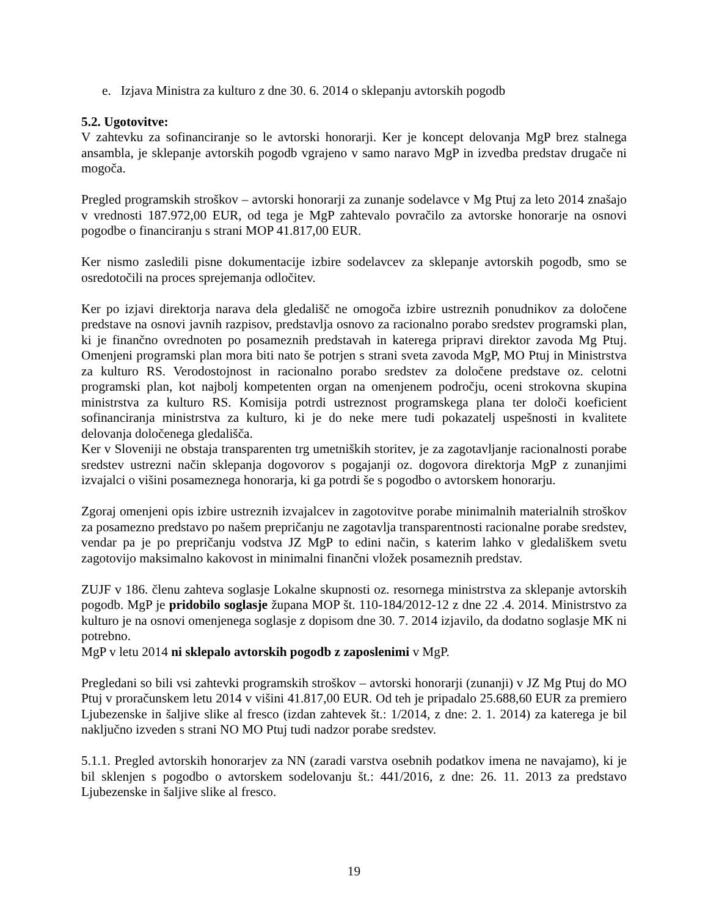e. Izjava Ministra za kulturo z dne 30. 6. 2014 o sklepanju avtorskih pogodb
5.2. Ugotovitve:
V zahtevku za sofinanciranje so le avtorski honorarji. Ker je koncept delovanja MgP brez stalnega ansambla, je sklepanje avtorskih pogodb vgrajeno v samo naravo MgP in izvedba predstav drugače ni mogoča.
Pregled programskih stroškov – avtorski honorarji za zunanje sodelavce v Mg Ptuj za leto 2014 znašajo v vrednosti 187.972,00 EUR, od tega je MgP zahtevalo povračilo za avtorske honorarje na osnovi pogodbe o financiranju s strani MOP 41.817,00 EUR.
Ker nismo zasledili pisne dokumentacije izbire sodelavcev za sklepanje avtorskih pogodb, smo se osredotočili na proces sprejemanja odločitev.
Ker po izjavi direktorja narava dela gledališč ne omogoča izbire ustreznih ponudnikov za določene predstave na osnovi javnih razpisov, predstavlja osnovo za racionalno porabo sredstev programski plan, ki je finančno ovrednoten po posameznih predstavah in katerega pripravi direktor zavoda Mg Ptuj. Omenjeni programski plan mora biti nato še potrjen s strani sveta zavoda MgP, MO Ptuj in Ministrstva za kulturo RS. Verodostojnost in racionalno porabo sredstev za določene predstave oz. celotni programski plan, kot najbolj kompetenten organ na omenjenem področju, oceni strokovna skupina ministrstva za kulturo RS. Komisija potrdi ustreznost programskega plana ter določi koeficient sofinanciranja ministrstva za kulturo, ki je do neke mere tudi pokazatelj uspešnosti in kvalitete delovanja določenega gledališča.
Ker v Sloveniji ne obstaja transparenten trg umetniških storitev, je za zagotavljanje racionalnosti porabe sredstev ustrezni način sklepanja dogovorov s pogajanji oz. dogovora direktorja MgP z zunanjimi izvajalci o višini posameznega honorarja, ki ga potrdi še s pogodbo o avtorskem honorarju.
Zgoraj omenjeni opis izbire ustreznih izvajalcev in zagotovitve porabe minimalnih materialnih stroškov za posamezno predstavo po našem prepričanju ne zagotavlja transparentnosti racionalne porabe sredstev, vendar pa je po prepričanju vodstva JZ MgP to edini način, s katerim lahko v gledališkem svetu zagotovijo maksimalno kakovost in minimalni finančni vložek posameznih predstav.
ZUJF v 186. členu zahteva soglasje Lokalne skupnosti oz. resornega ministrstva za sklepanje avtorskih pogodb. MgP je pridobilo soglasje župana MOP št. 110-184/2012-12 z dne 22 .4. 2014. Ministrstvo za kulturo je na osnovi omenjenega soglasje z dopisom dne 30. 7. 2014 izjavilo, da dodatno soglasje MK ni potrebno.
MgP v letu 2014 ni sklepalo avtorskih pogodb z zaposlenimi v MgP.
Pregledani so bili vsi zahtevki programskih stroškov – avtorski honorarji (zunanji) v JZ Mg Ptuj do MO Ptuj v proračunskem letu 2014 v višini 41.817,00 EUR. Od teh je pripadalo 25.688,60 EUR za premiero Ljubezenske in šaljive slike al fresco (izdan zahtevek št.: 1/2014, z dne: 2. 1. 2014) za katerega je bil naključno izveden s strani NO MO Ptuj tudi nadzor porabe sredstev.
5.1.1. Pregled avtorskih honorarjev za NN (zaradi varstva osebnih podatkov imena ne navajamo), ki je bil sklenjen s pogodbo o avtorskem sodelovanju št.: 441/2016, z dne: 26. 11. 2013 za predstavo Ljubezenske in šaljive slike al fresco.
19